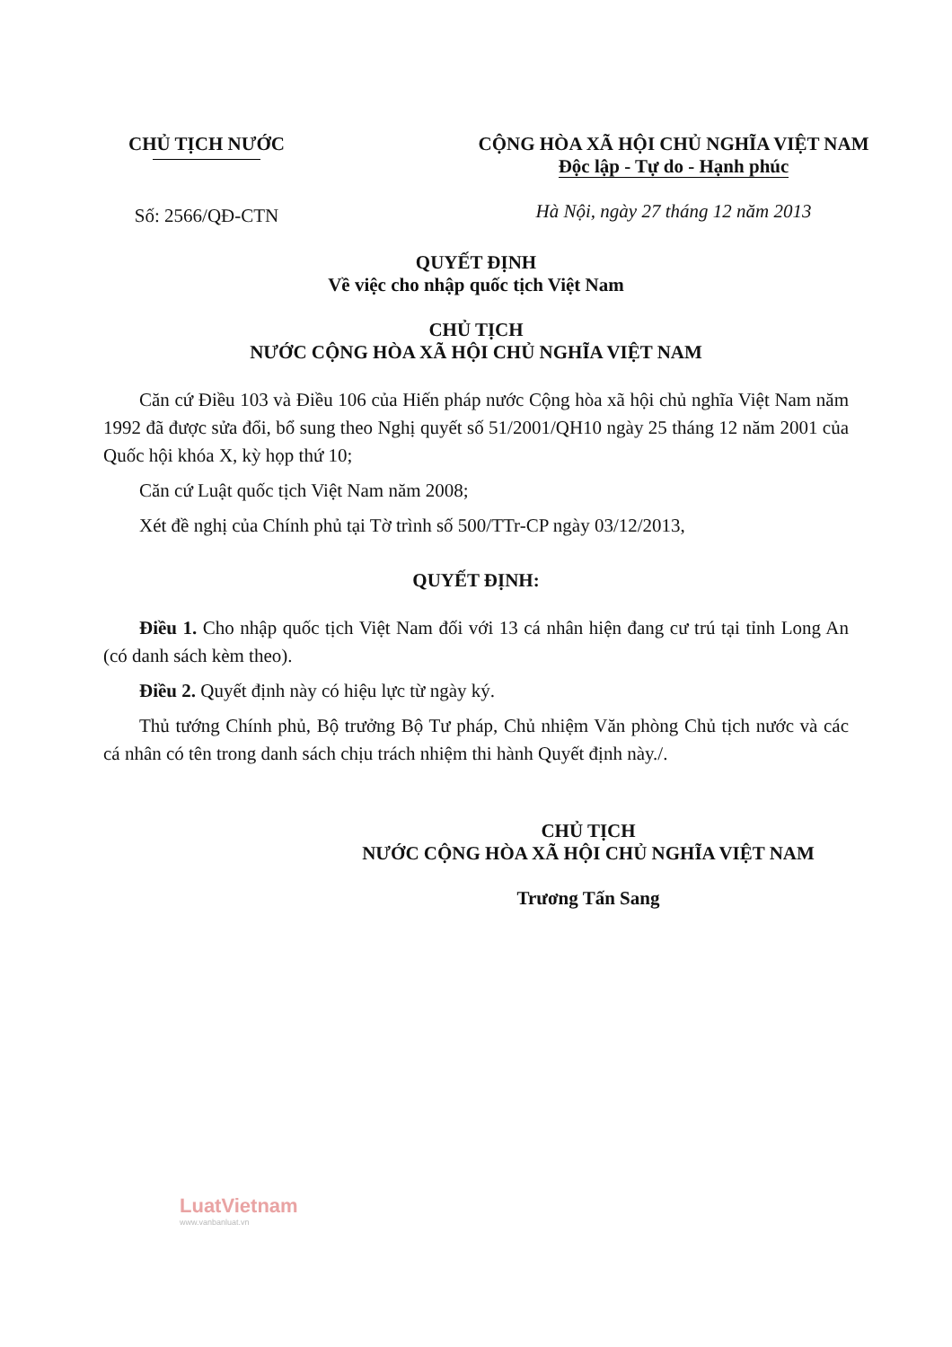CHỦ TỊCH NƯỚC
Số: 2566/QĐ-CTN
CỘNG HÒA XÃ HỘI CHỦ NGHĨA VIỆT NAM
Độc lập - Tự do - Hạnh phúc
Hà Nội, ngày 27 tháng 12 năm 2013
QUYẾT ĐỊNH
Về việc cho nhập quốc tịch Việt Nam
CHỦ TỊCH
NƯỚC CỘNG HÒA XÃ HỘI CHỦ NGHĨA VIỆT NAM
Căn cứ Điều 103 và Điều 106 của Hiến pháp nước Cộng hòa xã hội chủ nghĩa Việt Nam năm 1992 đã được sửa đổi, bổ sung theo Nghị quyết số 51/2001/QH10 ngày 25 tháng 12 năm 2001 của Quốc hội khóa X, kỳ họp thứ 10;
Căn cứ Luật quốc tịch Việt Nam năm 2008;
Xét đề nghị của Chính phủ tại Tờ trình số 500/TTr-CP ngày 03/12/2013,
QUYẾT ĐỊNH:
Điều 1. Cho nhập quốc tịch Việt Nam đối với 13 cá nhân hiện đang cư trú tại tỉnh Long An (có danh sách kèm theo).
Điều 2. Quyết định này có hiệu lực từ ngày ký.
Thủ tướng Chính phủ, Bộ trưởng Bộ Tư pháp, Chủ nhiệm Văn phòng Chủ tịch nước và các cá nhân có tên trong danh sách chịu trách nhiệm thi hành Quyết định này./.
CHỦ TỊCH
NƯỚC CỘNG HÒA XÃ HỘI CHỦ NGHĨA VIỆT NAM
Trương Tấn Sang
LuatVietnam
www.vanbanluat.vn